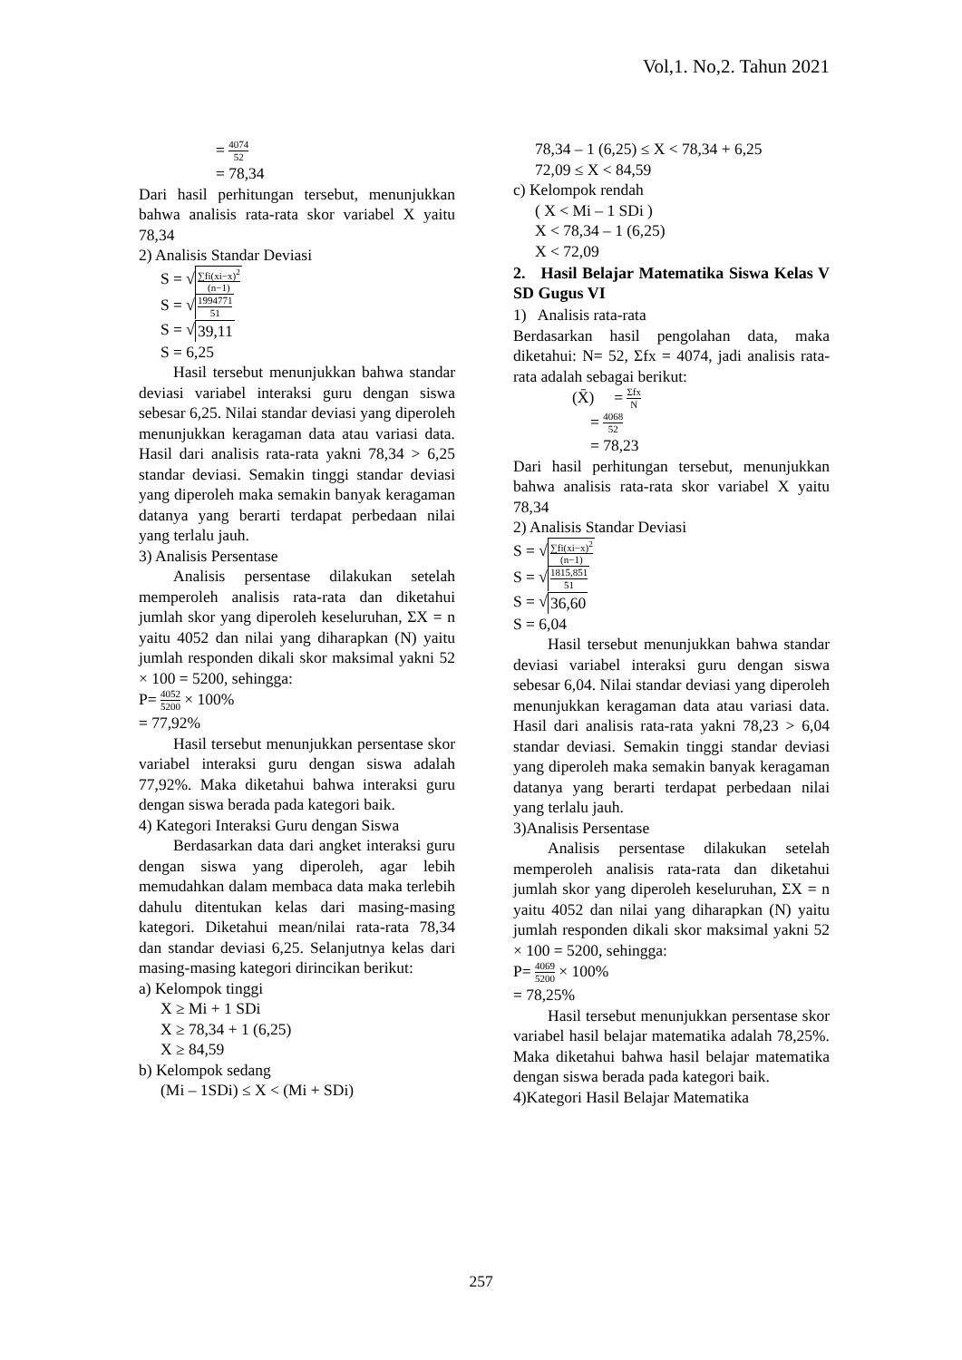Vol,1. No,2. Tahun 2021
= 4074 52
= 78,34
Dari hasil perhitungan tersebut, menunjukkan bahwa analisis rata-rata skor variabel X yaitu 78,34
2) Analisis Standar Deviasi
S = √∑fi(xi−x)<sup>2</sup> (n−1)
S = √1994771 51
S = √39,11
S = 6,25
Hasil tersebut menunjukkan bahwa standar deviasi variabel interaksi guru dengan siswa sebesar 6,25. Nilai standar deviasi yang diperoleh menunjukkan keragaman data atau variasi data. Hasil dari analisis rata-rata yakni 78,34 > 6,25 standar deviasi. Semakin tinggi standar deviasi yang diperoleh maka semakin banyak keragaman datanya yang berarti terdapat perbedaan nilai yang terlalu jauh.
3) Analisis Persentase
Analisis persentase dilakukan setelah memperoleh analisis rata-rata dan diketahui jumlah skor yang diperoleh keseluruhan, ΣX = n yaitu 4052 dan nilai yang diharapkan (N) yaitu jumlah responden dikali skor maksimal yakni 52 × 100 = 5200, sehingga:
P= 4052 5200 × 100%
= 77,92%
Hasil tersebut menunjukkan persentase skor variabel interaksi guru dengan siswa adalah 77,92%. Maka diketahui bahwa interaksi guru dengan siswa berada pada kategori baik.
4) Kategori Interaksi Guru dengan Siswa
Berdasarkan data dari angket interaksi guru dengan siswa yang diperoleh, agar lebih memudahkan dalam membaca data maka terlebih dahulu ditentukan kelas dari masing-masing kategori. Diketahui mean/nilai rata-rata 78,34 dan standar deviasi 6,25. Selanjutnya kelas dari masing-masing kategori dirincikan berikut:
a) Kelompok tinggi
X ≥ Mi + 1 SDi
X ≥ 78,34 + 1 (6,25)
X ≥ 84,59
b) Kelompok sedang
(Mi – 1SDi) ≤ X < (Mi + SDi)
78,34 – 1 (6,25) ≤ X < 78,34 + 6,25
72,09 ≤ X < 84,59
c) Kelompok rendah
( X < Mi – 1 SDi )
X < 78,34 – 1 (6,25)
X < 72,09
2. Hasil Belajar Matematika Siswa Kelas V SD Gugus VI
1) Analisis rata-rata
Berdasarkan hasil pengolahan data, maka diketahui: N= 52, Σfx = 4074, jadi analisis rata-rata adalah sebagai berikut:
(X̄) = Σfx N
= 4068 52
= 78,23
Dari hasil perhitungan tersebut, menunjukkan bahwa analisis rata-rata skor variabel X yaitu 78,34
2) Analisis Standar Deviasi
S = √∑fi(xi−x)<sup>2</sup> (n−1)
S = √1815,851 51
S = √36,60
S = 6,04
Hasil tersebut menunjukkan bahwa standar deviasi variabel interaksi guru dengan siswa sebesar 6,04. Nilai standar deviasi yang diperoleh menunjukkan keragaman data atau variasi data. Hasil dari analisis rata-rata yakni 78,23 > 6,04 standar deviasi. Semakin tinggi standar deviasi yang diperoleh maka semakin banyak keragaman datanya yang berarti terdapat perbedaan nilai yang terlalu jauh.
3)Analisis Persentase
Analisis persentase dilakukan setelah memperoleh analisis rata-rata dan diketahui jumlah skor yang diperoleh keseluruhan, ΣX = n yaitu 4052 dan nilai yang diharapkan (N) yaitu jumlah responden dikali skor maksimal yakni 52 × 100 = 5200, sehingga:
P= 4069 5200 × 100%
= 78,25%
Hasil tersebut menunjukkan persentase skor variabel hasil belajar matematika adalah 78,25%. Maka diketahui bahwa hasil belajar matematika dengan siswa berada pada kategori baik.
4)Kategori Hasil Belajar Matematika
257